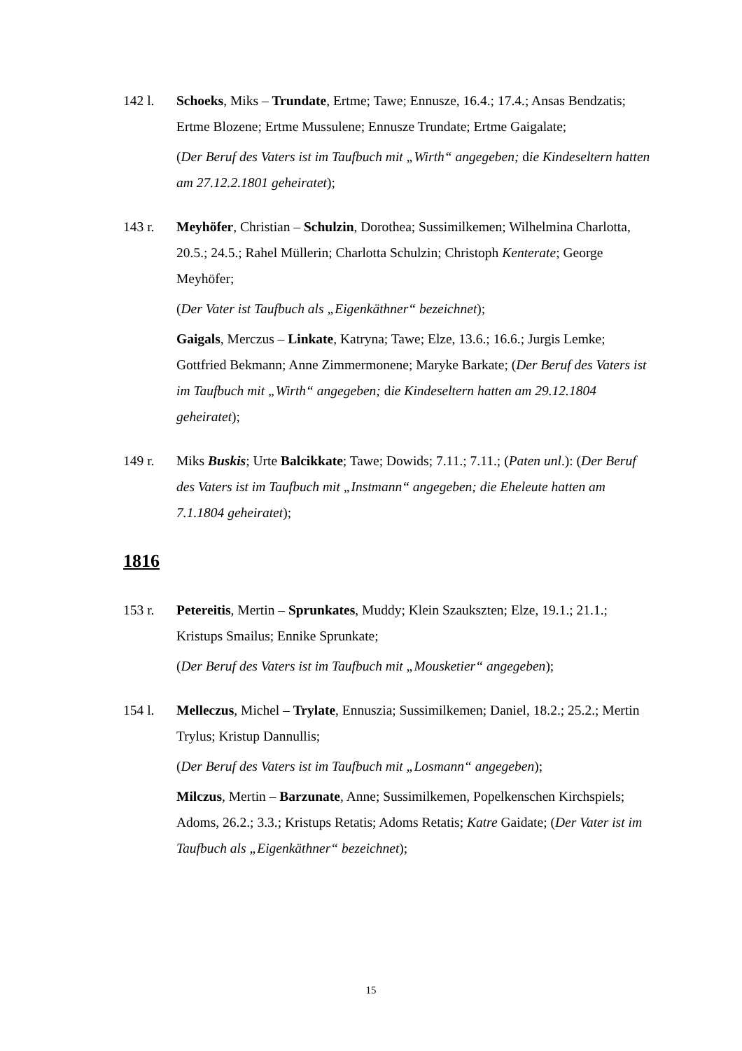142 l. Schoeks, Miks – Trundate, Ertme; Tawe; Ennusze, 16.4.; 17.4.; Ansas Bendzatis; Ertme Blozene; Ertme Mussulene; Ennusze Trundate; Ertme Gaigalate;
(Der Beruf des Vaters ist im Taufbuch mit „Wirth“ angegeben; die Kindeseltern hatten am 27.12.2.1801 geheiratet);
143 r. Meyhöfer, Christian – Schulzin, Dorothea; Sussimilkemen; Wilhelmina Charlotta, 20.5.; 24.5.; Rahel Müllerin; Charlotta Schulzin; Christoph Kenterate; George Meyhöfer;
(Der Vater ist Taufbuch als „Eigenkäthner“ bezeichnet);
Gaigals, Merczus – Linkate, Katryna; Tawe; Elze, 13.6.; 16.6.; Jurgis Lemke; Gottfried Bekmann; Anne Zimmermonene; Maryke Barkate; (Der Beruf des Vaters ist im Taufbuch mit „Wirth“ angegeben; die Kindeseltern hatten am 29.12.1804 geheiratet);
149 r. Miks Buskis; Urte Balcikkate; Tawe; Dowids; 7.11.; 7.11.; (Paten unl.): (Der Beruf des Vaters ist im Taufbuch mit „Instmann“ angegeben; die Eheleute hatten am 7.1.1804 geheiratet);
1816
153 r. Petereitis, Mertin – Sprunkates, Muddy; Klein Szaukszten; Elze, 19.1.; 21.1.; Kristups Smailus; Ennike Sprunkate;
(Der Beruf des Vaters ist im Taufbuch mit „Mousketier“ angegeben);
154 l. Melleczus, Michel – Trylate, Ennuszia; Sussimilkemen; Daniel, 18.2.; 25.2.; Mertin Trylus; Kristup Dannullis;
(Der Beruf des Vaters ist im Taufbuch mit „Losmann“ angegeben);
Milczus, Mertin – Barzunate, Anne; Sussimilkemen, Popelkenschen Kirchspiels; Adoms, 26.2.; 3.3.; Kristups Retatis; Adoms Retatis; Katre Gaidate; (Der Vater ist im Taufbuch als „Eigenkäthner“ bezeichnet);
15